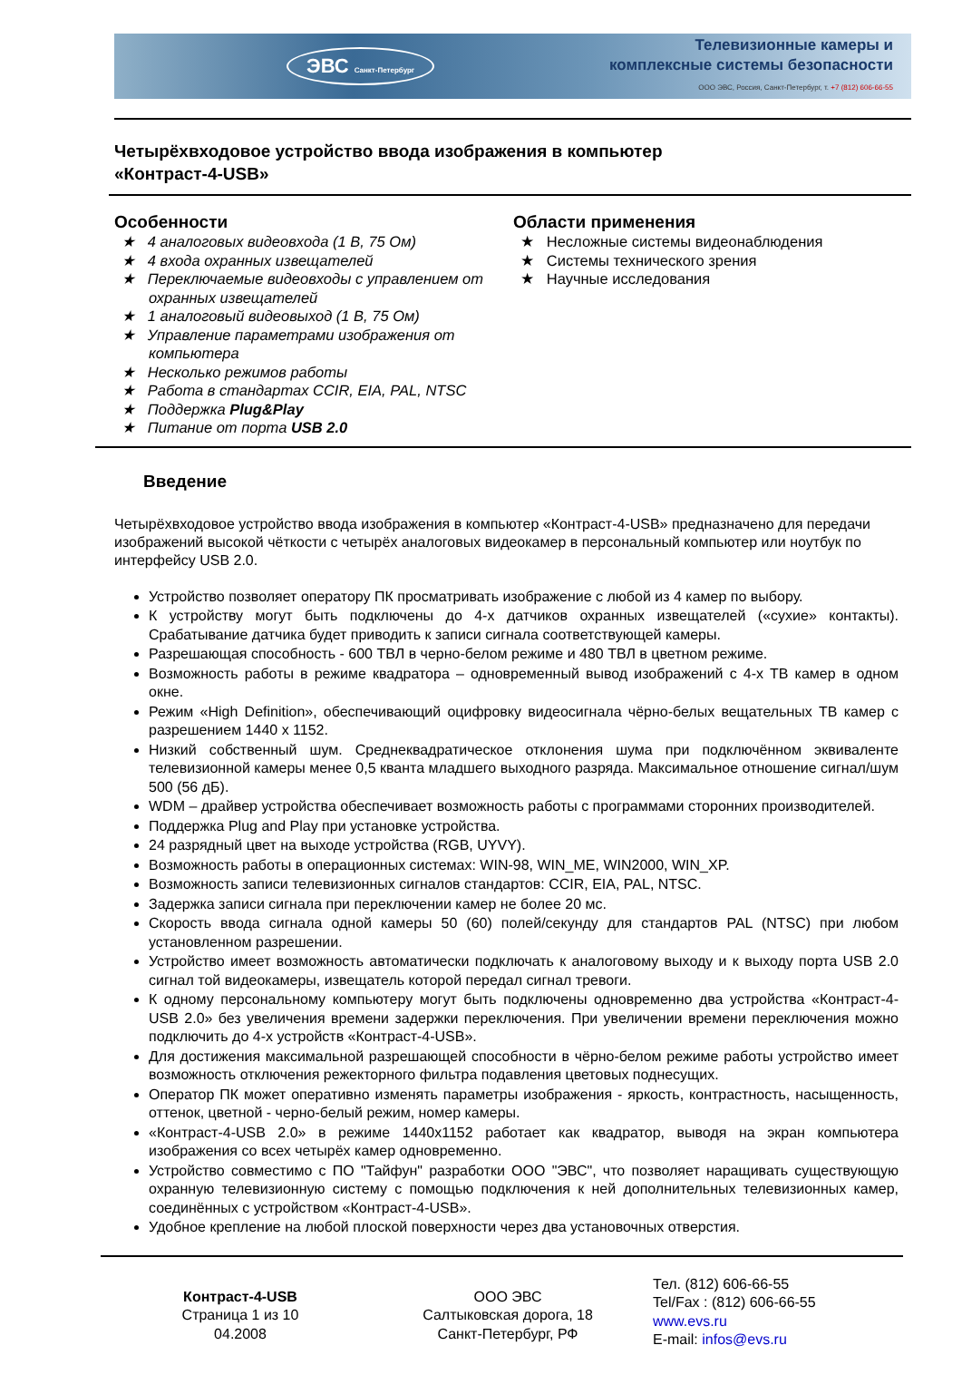ЭВС Санкт-Петербург
Телевизионные камеры и
комплексные системы безопасности
ООО ЭВС, Россия, Санкт-Петербург, т. +7 (812) 606-66-55
Четырёхвходовое устройство ввода изображения в компьютер
«Контраст-4-USB»
Особенности
★ 4 аналоговых видеовхода (1 В, 75 Ом)
★ 4 входа охранных извещателей
★ Переключаемые видеовходы с управлением от охранных извещателей
★ 1 аналоговый видеовыход (1 В, 75 Ом)
★ Управление параметрами изображения от компьютера
★ Несколько режимов работы
★ Работа в стандартах CCIR, EIA, PAL, NTSC
★ Поддержка Plug&Play
★ Питание от порта USB 2.0
Области применения
★ Несложные системы видеонаблюдения
★ Системы технического зрения
★ Научные исследования
Введение
Четырёхвходовое устройство ввода изображения в компьютер «Контраст-4-USB» предназначено для передачи изображений высокой чёткости с четырёх аналоговых видеокамер в персональный компьютер или ноутбук по интерфейсу USB 2.0.
Устройство позволяет оператору ПК просматривать изображение с любой из 4 камер по выбору.
К устройству могут быть подключены до 4-х датчиков охранных извещателей («сухие» контакты). Срабатывание датчика будет приводить к записи сигнала соответствующей камеры.
Разрешающая способность - 600 ТВЛ в черно-белом режиме и 480 ТВЛ в цветном режиме.
Возможность работы в режиме квадратора – одновременный вывод изображений с 4-х ТВ камер в одном окне.
Режим «High Definition», обеспечивающий оцифровку видеосигнала чёрно-белых вещательных ТВ камер с разрешением 1440 x 1152.
Низкий собственный шум. Среднеквадратическое отклонения шума при подключённом эквиваленте телевизионной камеры менее 0,5 кванта младшего выходного разряда. Максимальное отношение сигнал/шум 500 (56 дБ).
WDM – драйвер устройства обеспечивает возможность работы с программами сторонних производителей.
Поддержка Plug and Play при установке устройства.
24 разрядный цвет на выходе устройства (RGB, UYVY).
Возможность работы в операционных системах: WIN-98, WIN_ME, WIN2000, WIN_XP.
Возможность записи телевизионных сигналов стандартов: CCIR, EIA, PAL, NTSC.
Задержка записи сигнала при переключении камер не более 20 мс.
Скорость ввода сигнала одной камеры 50 (60) полей/секунду для стандартов PAL (NTSC) при любом установленном разрешении.
Устройство имеет возможность автоматически подключать к аналоговому выходу и к выходу порта USB 2.0 сигнал той видеокамеры, извещатель которой передал сигнал тревоги.
К одному персональному компьютеру могут быть подключены одновременно два устройства «Контраст-4-USB 2.0» без увеличения времени задержки переключения. При увеличении времени переключения можно подключить до 4-х устройств «Контраст-4-USB».
Для достижения максимальной разрешающей способности в чёрно-белом режиме работы устройство имеет возможность отключения режекторного фильтра подавления цветовых поднесущих.
Оператор ПК может оперативно изменять параметры изображения - яркость, контрастность, насыщенность, оттенок, цветной - черно-белый режим, номер камеры.
«Контраст-4-USB 2.0» в режиме 1440x1152 работает как квадратор, выводя на экран компьютера изображения со всех четырёх камер одновременно.
Устройство совместимо с ПО "Тайфун" разработки ООО "ЭВС", что позволяет наращивать существующую охранную телевизионную систему с помощью подключения к ней дополнительных телевизионных камер, соединённых с устройством «Контраст-4-USB».
Удобное крепление на любой плоской поверхности через два установочных отверстия.
Контраст-4-USB
Страница 1 из 10
04.2008
ООО ЭВС
Салтыковская дорога, 18
Санкт-Петербург, РФ
Тел. (812) 606-66-55
Tel/Fax : (812) 606-66-55
www.evs.ru
E-mail: infos@evs.ru